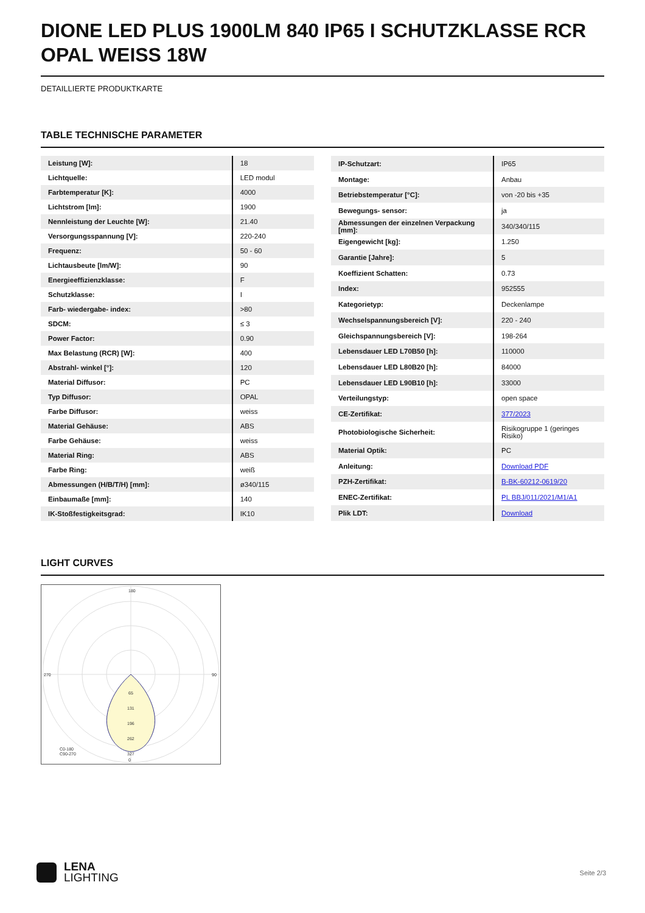DIONE LED PLUS 1900LM 840 IP65 I SCHUTZKLASSE RCR OPAL WEISS 18W
DETAILLIERTE PRODUKTKARTE
TABLE TECHNISCHE PARAMETER
| Leistung [W]: | 18 |
| Lichtquelle: | LED modul |
| Farbtemperatur [K]: | 4000 |
| Lichtstrom [lm]: | 1900 |
| Nennleistung der Leuchte [W]: | 21.40 |
| Versorgungsspannung [V]: | 220-240 |
| Frequenz: | 50 - 60 |
| Lichtausbeute [lm/W]: | 90 |
| Energieeffizienzklasse: | F |
| Schutzklasse: | I |
| Farb- wiedergabe- index: | >80 |
| SDCM: | ≤ 3 |
| Power Factor: | 0.90 |
| Max Belastung (RCR) [W]: | 400 |
| Abstrahl- winkel [°]: | 120 |
| Material Diffusor: | PC |
| Typ Diffusor: | OPAL |
| Farbe Diffusor: | weiss |
| Material Gehäuse: | ABS |
| Farbe Gehäuse: | weiss |
| Material Ring: | ABS |
| Farbe Ring: | weiß |
| Abmessungen (H/B/T/H) [mm]: | ø340/115 |
| Einbaumaße [mm]: | 140 |
| IK-Stoßfestigkeitsgrad: | IK10 |
| IP-Schutzart: | IP65 |
| Montage: | Anbau |
| Betriebstemperatur [°C]: | von -20 bis +35 |
| Bewegungs- sensor: | ja |
| Abmessungen der einzelnen Verpackung [mm]: | 340/340/115 |
| Eigengewicht [kg]: | 1.250 |
| Garantie [Jahre]: | 5 |
| Koeffizient Schatten: | 0.73 |
| Index: | 952555 |
| Kategorietyp: | Deckenlampe |
| Wechselspannungsbereich [V]: | 220 - 240 |
| Gleichspannungsbereich [V]: | 198-264 |
| Lebensdauer LED L70B50 [h]: | 110000 |
| Lebensdauer LED L80B20 [h]: | 84000 |
| Lebensdauer LED L90B10 [h]: | 33000 |
| Verteilungstyp: | open space |
| CE-Zertifikat: | 377/2023 |
| Photobiologische Sicherheit: | Risikogruppe 1 (geringes Risiko) |
| Material Optik: | PC |
| Anleitung: | Download PDF |
| PZH-Zertifikat: | B-BK-60212-0619/20 |
| ENEC-Zertifikat: | PL BBJ/011/2021/M1/A1 |
| Plik LDT: | Download |
LIGHT CURVES
180
0
270
90
65
131
196
262
327
C0-180
C90-270
LENA
LIGHTING
Seite 2/3